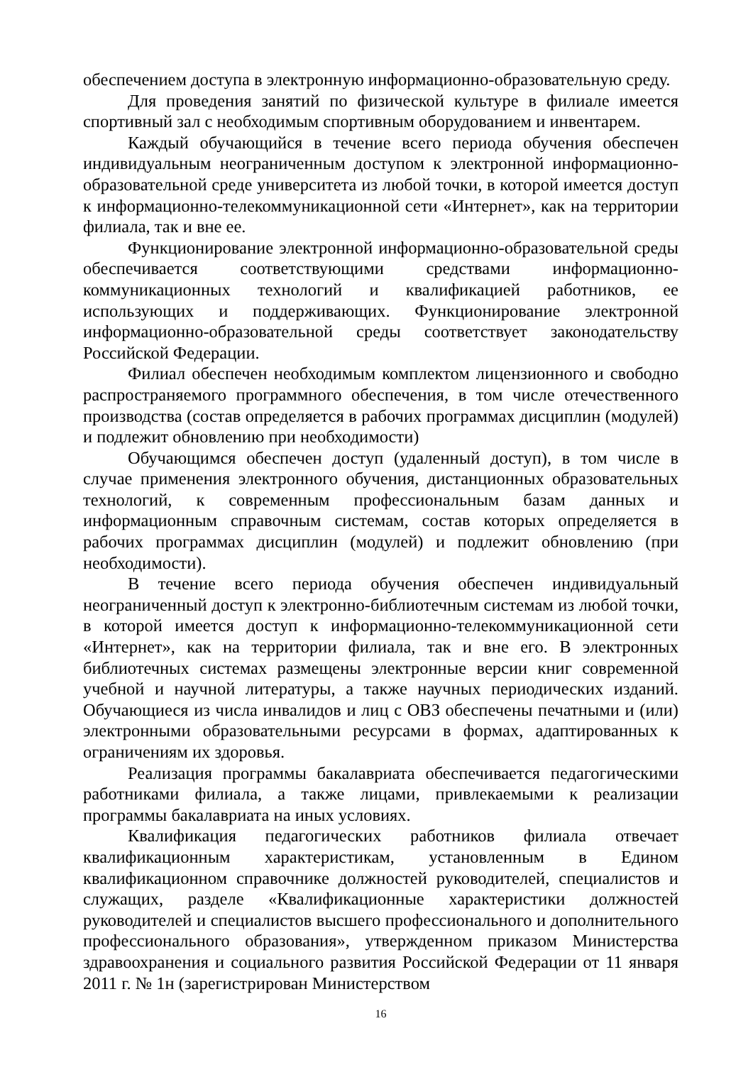обеспечением доступа в электронную информационно-образовательную среду.
Для проведения занятий по физической культуре в филиале имеется спортивный зал с необходимым спортивным оборудованием и инвентарем.
Каждый обучающийся в течение всего периода обучения обеспечен индивидуальным неограниченным доступом к электронной информационно-образовательной среде университета из любой точки, в которой имеется доступ к информационно-телекоммуникационной сети «Интернет», как на территории филиала, так и вне ее.
Функционирование электронной информационно-образовательной среды обеспечивается соответствующими средствами информационно-коммуникационных технологий и квалификацией работников, ее использующих и поддерживающих. Функционирование электронной информационно-образовательной среды соответствует законодательству Российской Федерации.
Филиал обеспечен необходимым комплектом лицензионного и свободно распространяемого программного обеспечения, в том числе отечественного производства (состав определяется в рабочих программах дисциплин (модулей) и подлежит обновлению при необходимости)
Обучающимся обеспечен доступ (удаленный доступ), в том числе в случае применения электронного обучения, дистанционных образовательных технологий, к современным профессиональным базам данных и информационным справочным системам, состав которых определяется в рабочих программах дисциплин (модулей) и подлежит обновлению (при необходимости).
В течение всего периода обучения обеспечен индивидуальный неограниченный доступ к электронно-библиотечным системам из любой точки, в которой имеется доступ к информационно-телекоммуникационной сети «Интернет», как на территории филиала, так и вне его. В электронных библиотечных системах размещены электронные версии книг современной учебной и научной литературы, а также научных периодических изданий. Обучающиеся из числа инвалидов и лиц с ОВЗ обеспечены печатными и (или) электронными образовательными ресурсами в формах, адаптированных к ограничениям их здоровья.
Реализация программы бакалавриата обеспечивается педагогическими работниками филиала, а также лицами, привлекаемыми к реализации программы бакалавриата на иных условиях.
Квалификация педагогических работников филиала отвечает квалификационным характеристикам, установленным в Едином квалификационном справочнике должностей руководителей, специалистов и служащих, разделе «Квалификационные характеристики должностей руководителей и специалистов высшего профессионального и дополнительного профессионального образования», утвержденном приказом Министерства здравоохранения и социального развития Российской Федерации от 11 января 2011 г. № 1н (зарегистрирован Министерством
16